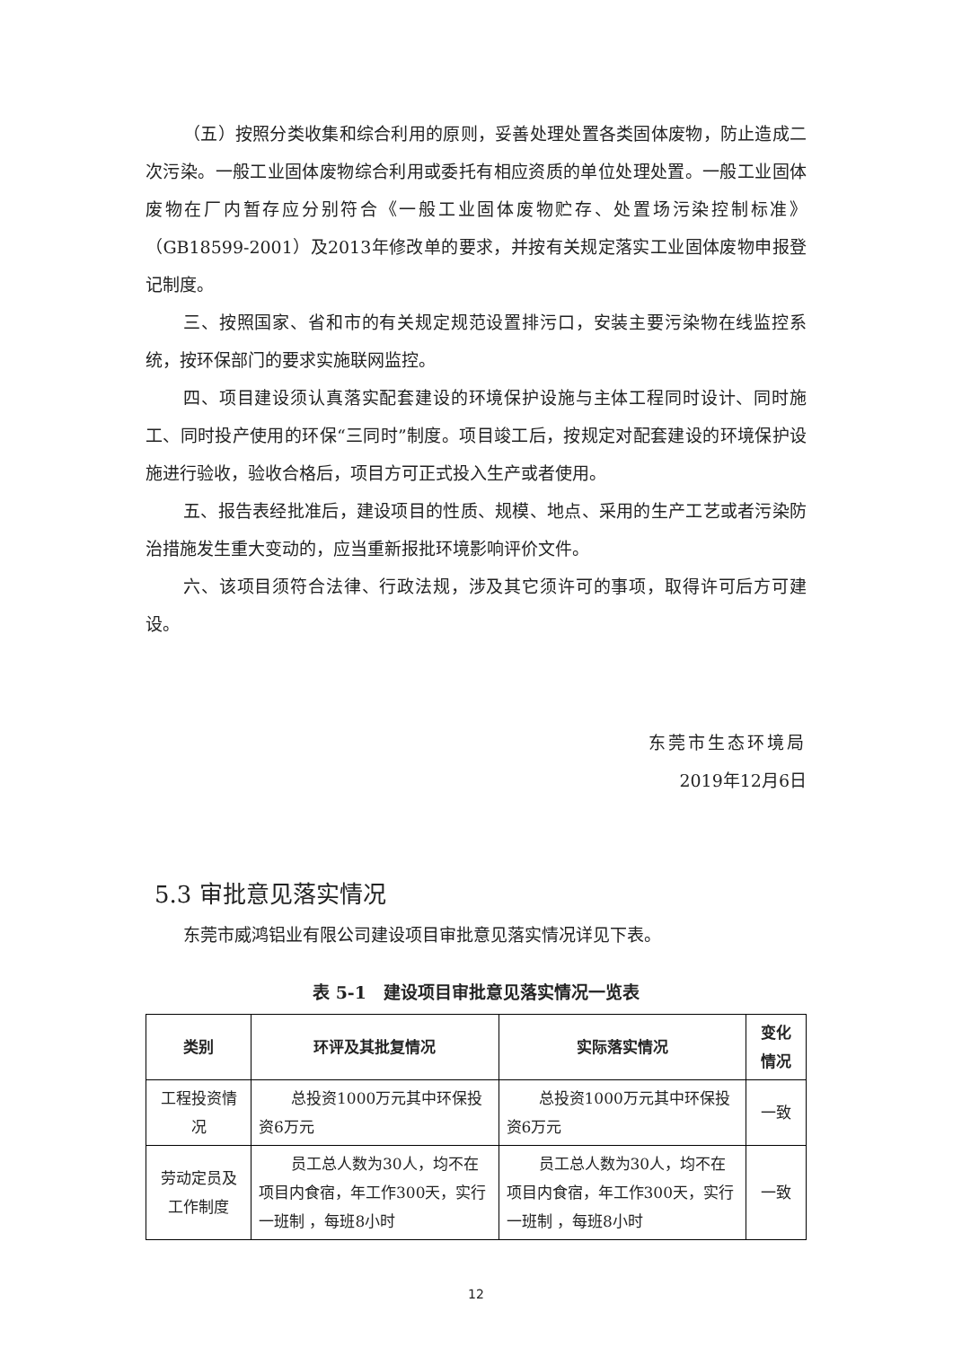（五）按照分类收集和综合利用的原则，妥善处理处置各类固体废物，防止造成二次污染。一般工业固体废物综合利用或委托有相应资质的单位处理处置。一般工业固体废物在厂内暂存应分别符合《一般工业固体废物贮存、处置场污染控制标准》（GB18599-2001）及2013年修改单的要求，并按有关规定落实工业固体废物申报登记制度。
三、按照国家、省和市的有关规定规范设置排污口，安装主要污染物在线监控系统，按环保部门的要求实施联网监控。
四、项目建设须认真落实配套建设的环境保护设施与主体工程同时设计、同时施工、同时投产使用的环保“三同时”制度。项目竣工后，按规定对配套建设的环境保护设施进行验收，验收合格后，项目方可正式投入生产或者使用。
五、报告表经批准后，建设项目的性质、规模、地点、采用的生产工艺或者污染防治措施发生重大变动的，应当重新报批环境影响评价文件。
六、该项目须符合法律、行政法规，涉及其它须许可的事项，取得许可后方可建设。
东莞市生态环境局
2019年12月6日
5.3 审批意见落实情况
东莞市威鸿铝业有限公司建设项目审批意见落实情况详见下表。
表 5-1　建设项目审批意见落实情况一览表
| 类别 | 环评及其批复情况 | 实际落实情况 | 变化情况 |
| --- | --- | --- | --- |
| 工程投资情况 | 总投资1000万元其中环保投资6万元 | 总投资1000万元其中环保投资6万元 | 一致 |
| 劳动定员及工作制度 | 员工总人数为30人，均不在项目内食宿，年工作300天，实行一班制 ，每班8小时 | 员工总人数为30人，均不在项目内食宿，年工作300天，实行一班制 ，每班8小时 | 一致 |
12